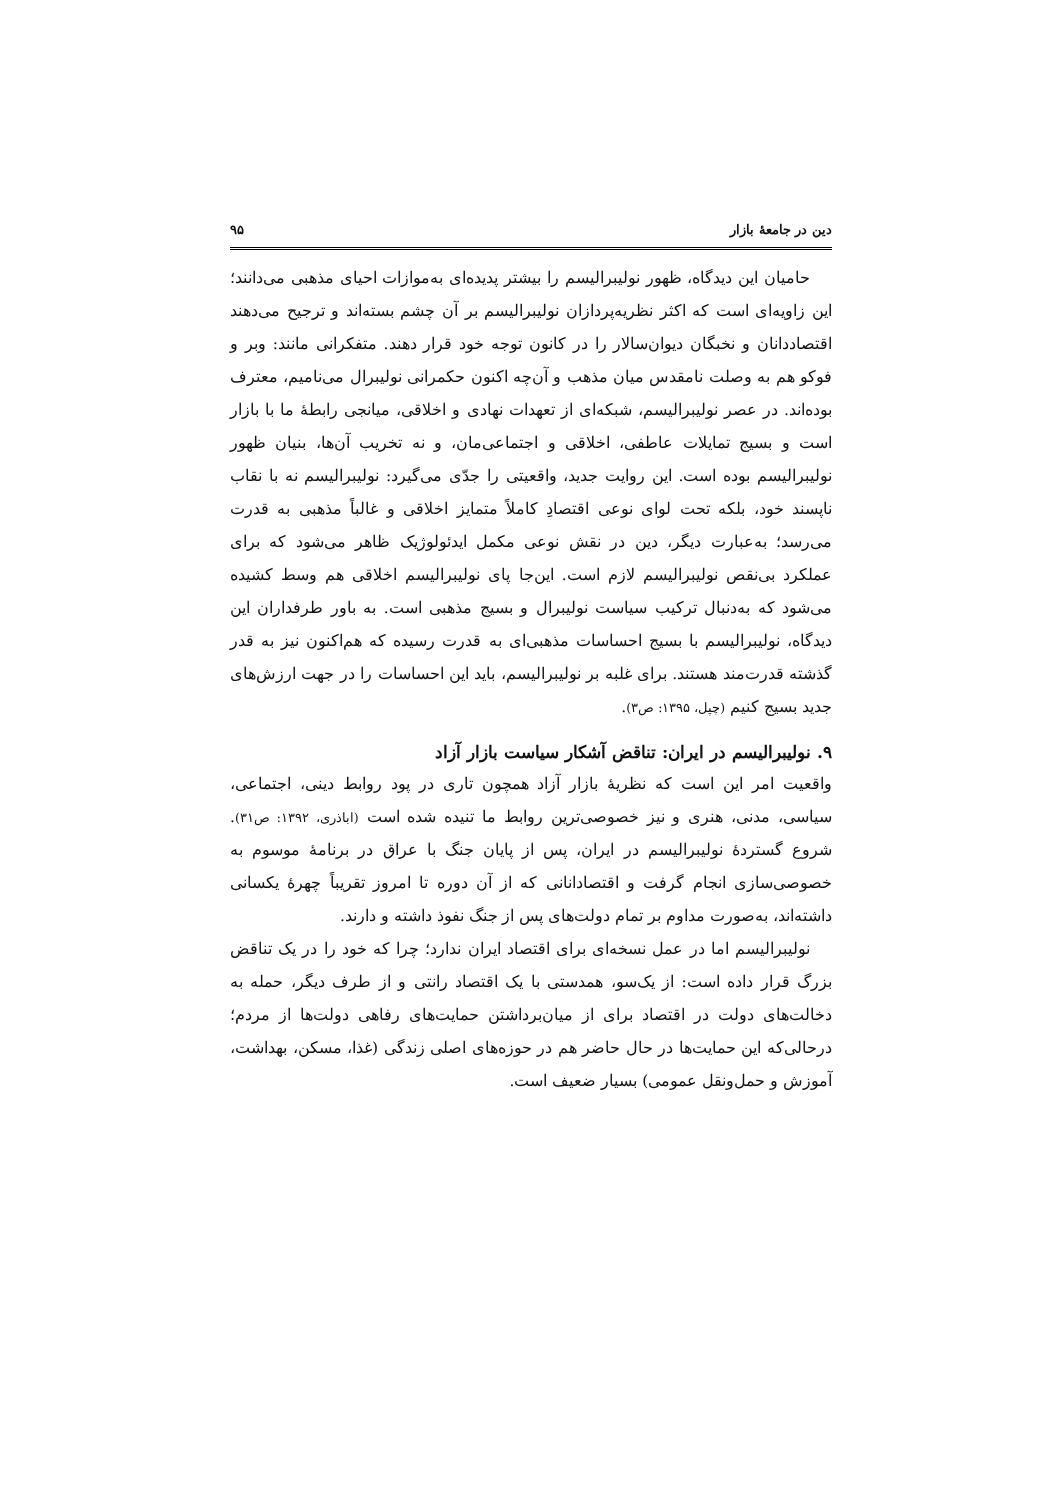دین در جامعهٔ بازار ۹۵
حامیان این دیدگاه، ظهور نولیبرالیسم را بیشتر پدیده‌ای به‌موازات احیای مذهبی می‌دانند؛ این زاویه‌ای است که اکثر نظریه‌پردازان نولیبرالیسم بر آن چشم بسته‌اند و ترجیح می‌دهند اقتصاددانان و نخبگان دیوان‌سالار را در کانون توجه خود قرار دهند. متفکرانی مانند: وبر و فوکو هم به وصلت نامقدس میان مذهب و آن‌چه اکنون حکمرانی نولیبرال می‌نامیم، معترف بوده‌اند. در عصر نولیبرالیسم، شبکه‌ای از تعهدات نهادی و اخلاقی، میانجی رابطهٔ ما با بازار است و بسیج تمایلات عاطفی، اخلاقی و اجتماعی‌مان، و نه تخریب آن‌ها، بنیان ظهور نولیبرالیسم بوده است. این روایت جدید، واقعیتی را جدّی می‌گیرد: نولیبرالیسم نه با نقاب ناپسند خود، بلکه تحت لوای نوعی اقتصادِ کاملاً متمایز اخلاقی و غالباً مذهبی به قدرت می‌رسد؛ به‌عبارت دیگر، دین در نقش نوعی مکمل ایدئولوژیک ظاهر می‌شود که برای عملکرد بی‌نقص نولیبرالیسم لازم است. این‌جا پای نولیبرالیسم اخلاقی هم وسط کشیده می‌شود که به‌دنبال ترکیب سیاست نولیبرال و بسیج مذهبی است. به باور طرفداران این دیدگاه، نولیبرالیسم با بسیج احساسات مذهبی‌ای به قدرت رسیده که هم‌اکنون نیز به قدر گذشته قدرت‌مند هستند. برای غلبه بر نولیبرالیسم، باید این احساسات را در جهت ارزش‌های جدید بسیج کنیم (چپل، ۱۳۹۵: ص۳).
۹. نولیبرالیسم در ایران: تناقض آشکار سیاست بازار آزاد
واقعیت امر این است که نظریهٔ بازار آزاد همچون تاری در پود روابط دینی، اجتماعی، سیاسی، مدنی، هنری و نیز خصوصی‌ترین روابط ما تنیده شده است (اباذری، ۱۳۹۲: ص۳۱). شروع گستردهٔ نولیبرالیسم در ایران، پس از پایان جنگ با عراق در برنامهٔ موسوم به خصوصی‌سازی انجام گرفت و اقتصادانانی که از آن دوره تا امروز تقریباً چهرهٔ یکسانی داشته‌اند، به‌صورت مداوم بر تمام دولت‌های پس از جنگ نفوذ داشته و دارند.
نولیبرالیسم اما در عمل نسخه‌ای برای اقتصاد ایران ندارد؛ چرا که خود را در یک تناقض بزرگ قرار داده است: از یک‌سو، همدستی با یک اقتصاد رانتی و از طرف دیگر، حمله به دخالت‌های دولت در اقتصاد برای از میان‌برداشتن حمایت‌های رفاهی دولت‌ها از مردم؛ درحالی‌که این حمایت‌ها در حال حاضر هم در حوزه‌های اصلی زندگی (غذا، مسکن، بهداشت، آموزش و حمل‌ونقل عمومی) بسیار ضعیف است.